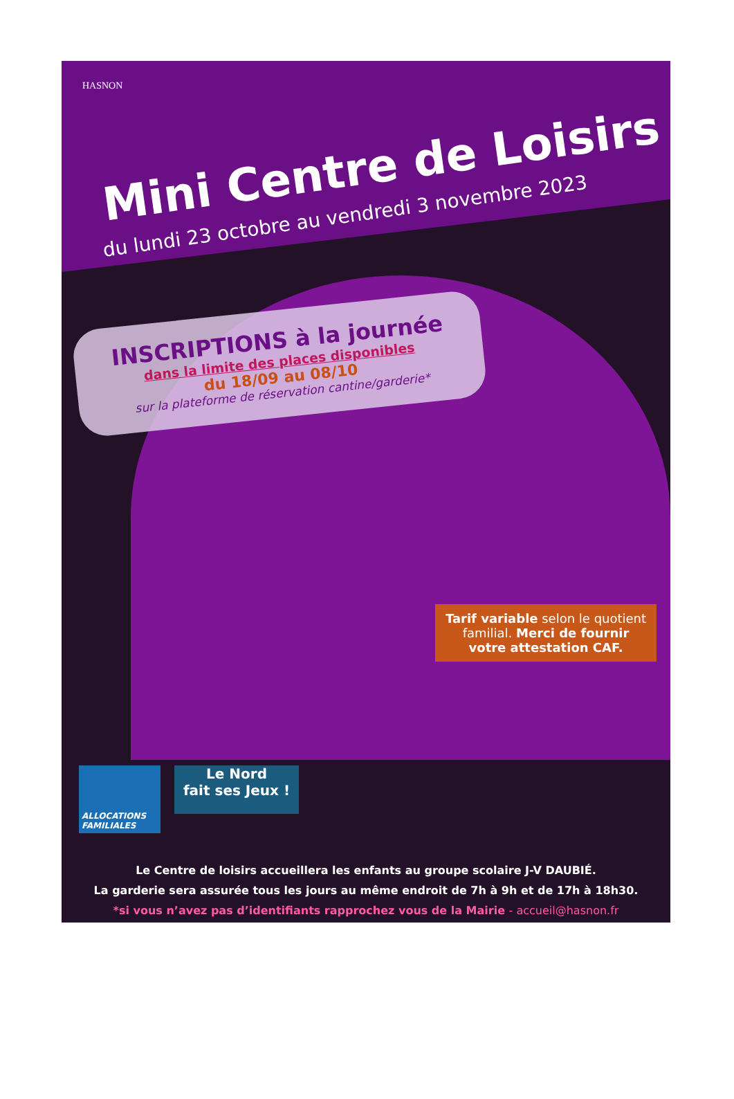HASNON
Mini Centre de Loisirs
du lundi 23 octobre au vendredi 3 novembre 2023
INSCRIPTIONS à la journée
dans la limite des places disponibles
du 18/09 au 08/10
sur la plateforme de réservation cantine/garderie*
Tarif variable selon le quotient familial. Merci de fournir votre attestation CAF.
ALLOCATIONS FAMILIALES
Le Nord
fait ses Jeux !
Le Centre de loisirs accueillera les enfants au groupe scolaire J-V DAUBIÉ.
La garderie sera assurée tous les jours au même endroit de 7h à 9h et de 17h à 18h30.
*si vous n’avez pas d’identifiants rapprochez vous de la Mairie - accueil@hasnon.fr